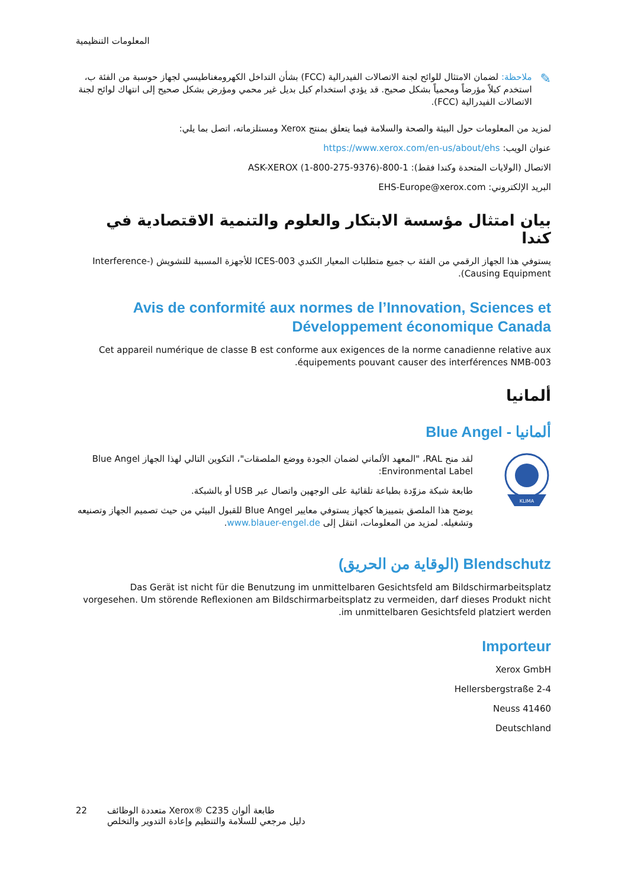المعلومات التنظيمية
✎
ملاحظة: لضمان الامتثال للوائح لجنة الاتصالات الفيدرالية (FCC) بشأن التداخل الكهرومغناطيسي لجهاز حوسبة من الفئة ب، استخدم كبلاً مؤرضاً ومحمياً بشكل صحيح. قد يؤدي استخدام كبل بديل غير محمي ومؤرض بشكل صحيح إلى انتهاك لوائح لجنة الاتصالات الفيدرالية (FCC).
لمزيد من المعلومات حول البيئة والصحة والسلامة فيما يتعلق بمنتج Xerox ومستلزماته، اتصل بما يلي:
عنوان الويب: https://www.xerox.com/en-us/about/ehs
الاتصال (الولايات المتحدة وكندا فقط): 1-800-ASK-XEROX (1-800-275-9376)
البريد الإلكتروني: EHS-Europe@xerox.com
بيان امتثال مؤسسة الابتكار والعلوم والتنمية الاقتصادية في كندا
يستوفي هذا الجهاز الرقمي من الفئة ب جميع متطلبات المعيار الكندي ICES-003 للأجهزة المسببة للتشويش (Interference-Causing Equipment).
Avis de conformité aux normes de l’Innovation, Sciences et Développement économique Canada
Cet appareil numérique de classe B est conforme aux exigences de la norme canadienne relative aux équipements pouvant causer des interférences NMB-003.
ألمانيا
ألمانيا - Blue Angel
KLIMA
لقد منح RAL، "المعهد الألماني لضمان الجودة ووضع الملصقات"، التكوين التالي لهذا الجهاز Blue Angel Environmental Label:
طابعة شبكة مزوّدة بطباعة تلقائية على الوجهين واتصال عبر USB أو بالشبكة.
يوضح هذا الملصق بتمييزها كجهاز يستوفي معايير Blue Angel للقبول البيئي من حيث تصميم الجهاز وتصنيعه وتشغيله. لمزيد من المعلومات، انتقل إلى www.blauer-engel.de.
Blendschutz (الوقاية من الحريق)
Das Gerät ist nicht für die Benutzung im unmittelbaren Gesichtsfeld am Bildschirmarbeitsplatz vorgesehen. Um störende Reflexionen am Bildschirmarbeitsplatz zu vermeiden, darf dieses Produkt nicht im unmittelbaren Gesichtsfeld platziert werden.
Importeur
Xerox GmbH
Hellersbergstraße 2-4
Neuss 41460
Deutschland
22 طابعة ألوان Xerox® C235 متعددة الوظائف
دليل مرجعي للسلامة والتنظيم وإعادة التدوير والتخلص